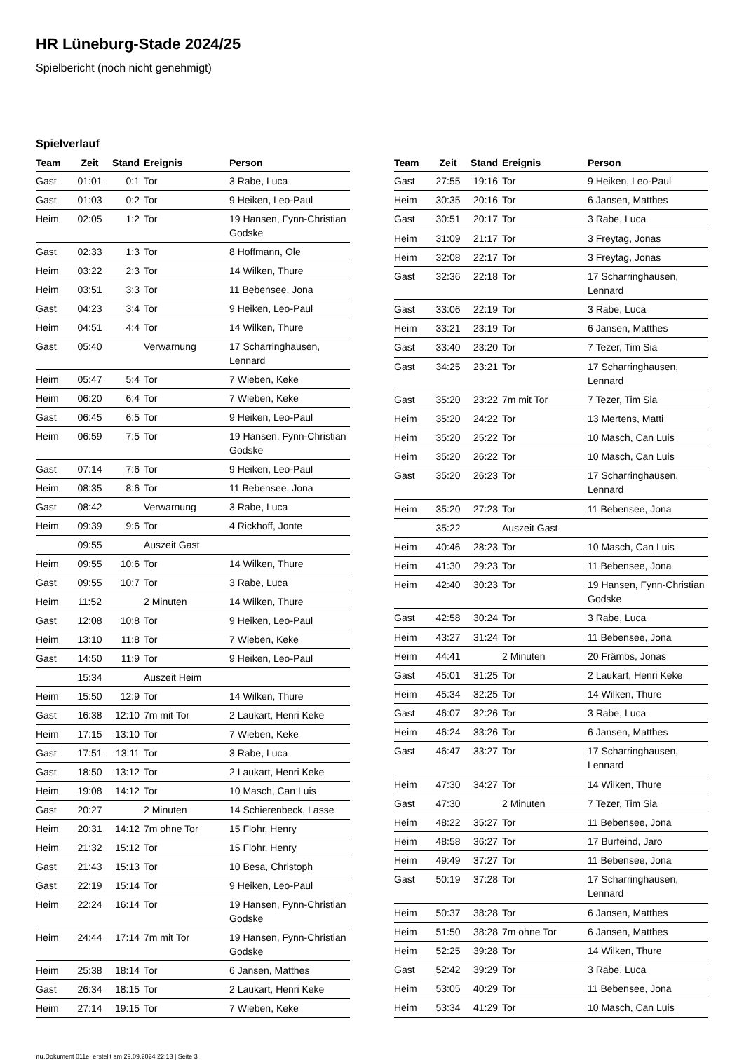HR Lüneburg-Stade 2024/25
Spielbericht (noch nicht genehmigt)
Spielverlauf
| Team | Zeit | Stand | Ereignis | Person |
| --- | --- | --- | --- | --- |
| Gast | 01:01 | 0:1 | Tor | 3 Rabe, Luca |
| Gast | 01:03 | 0:2 | Tor | 9 Heiken, Leo-Paul |
| Heim | 02:05 | 1:2 | Tor | 19 Hansen, Fynn-Christian Godske |
| Gast | 02:33 | 1:3 | Tor | 8 Hoffmann, Ole |
| Heim | 03:22 | 2:3 | Tor | 14 Wilken, Thure |
| Heim | 03:51 | 3:3 | Tor | 11 Bebensee, Jona |
| Gast | 04:23 | 3:4 | Tor | 9 Heiken, Leo-Paul |
| Heim | 04:51 | 4:4 | Tor | 14 Wilken, Thure |
| Gast | 05:40 | | Verwarnung | 17 Scharringhausen, Lennard |
| Heim | 05:47 | 5:4 | Tor | 7 Wieben, Keke |
| Heim | 06:20 | 6:4 | Tor | 7 Wieben, Keke |
| Gast | 06:45 | 6:5 | Tor | 9 Heiken, Leo-Paul |
| Heim | 06:59 | 7:5 | Tor | 19 Hansen, Fynn-Christian Godske |
| Gast | 07:14 | 7:6 | Tor | 9 Heiken, Leo-Paul |
| Heim | 08:35 | 8:6 | Tor | 11 Bebensee, Jona |
| Gast | 08:42 | | Verwarnung | 3 Rabe, Luca |
| Heim | 09:39 | 9:6 | Tor | 4 Rickhoff, Jonte |
| | 09:55 | | Auszeit Gast | |
| Heim | 09:55 | 10:6 | Tor | 14 Wilken, Thure |
| Gast | 09:55 | 10:7 | Tor | 3 Rabe, Luca |
| Heim | 11:52 | | 2 Minuten | 14 Wilken, Thure |
| Gast | 12:08 | 10:8 | Tor | 9 Heiken, Leo-Paul |
| Heim | 13:10 | 11:8 | Tor | 7 Wieben, Keke |
| Gast | 14:50 | 11:9 | Tor | 9 Heiken, Leo-Paul |
| | 15:34 | | Auszeit Heim | |
| Heim | 15:50 | 12:9 | Tor | 14 Wilken, Thure |
| Gast | 16:38 | 12:10 | 7m mit Tor | 2 Laukart, Henri Keke |
| Heim | 17:15 | 13:10 | Tor | 7 Wieben, Keke |
| Gast | 17:51 | 13:11 | Tor | 3 Rabe, Luca |
| Gast | 18:50 | 13:12 | Tor | 2 Laukart, Henri Keke |
| Heim | 19:08 | 14:12 | Tor | 10 Masch, Can Luis |
| Gast | 20:27 | | 2 Minuten | 14 Schierenbeck, Lasse |
| Heim | 20:31 | 14:12 | 7m ohne Tor | 15 Flohr, Henry |
| Heim | 21:32 | 15:12 | Tor | 15 Flohr, Henry |
| Gast | 21:43 | 15:13 | Tor | 10 Besa, Christoph |
| Gast | 22:19 | 15:14 | Tor | 9 Heiken, Leo-Paul |
| Heim | 22:24 | 16:14 | Tor | 19 Hansen, Fynn-Christian Godske |
| Heim | 24:44 | 17:14 | 7m mit Tor | 19 Hansen, Fynn-Christian Godske |
| Heim | 25:38 | 18:14 | Tor | 6 Jansen, Matthes |
| Gast | 26:34 | 18:15 | Tor | 2 Laukart, Henri Keke |
| Heim | 27:14 | 19:15 | Tor | 7 Wieben, Keke |
| Team | Zeit | Stand | Ereignis | Person |
| --- | --- | --- | --- | --- |
| Gast | 27:55 | 19:16 | Tor | 9 Heiken, Leo-Paul |
| Heim | 30:35 | 20:16 | Tor | 6 Jansen, Matthes |
| Gast | 30:51 | 20:17 | Tor | 3 Rabe, Luca |
| Heim | 31:09 | 21:17 | Tor | 3 Freytag, Jonas |
| Heim | 32:08 | 22:17 | Tor | 3 Freytag, Jonas |
| Gast | 32:36 | 22:18 | Tor | 17 Scharringhausen, Lennard |
| Gast | 33:06 | 22:19 | Tor | 3 Rabe, Luca |
| Heim | 33:21 | 23:19 | Tor | 6 Jansen, Matthes |
| Gast | 33:40 | 23:20 | Tor | 7 Tezer, Tim Sia |
| Gast | 34:25 | 23:21 | Tor | 17 Scharringhausen, Lennard |
| Gast | 35:20 | 23:22 | 7m mit Tor | 7 Tezer, Tim Sia |
| Heim | 35:20 | 24:22 | Tor | 13 Mertens, Matti |
| Heim | 35:20 | 25:22 | Tor | 10 Masch, Can Luis |
| Heim | 35:20 | 26:22 | Tor | 10 Masch, Can Luis |
| Gast | 35:20 | 26:23 | Tor | 17 Scharringhausen, Lennard |
| Heim | 35:20 | 27:23 | Tor | 11 Bebensee, Jona |
| | 35:22 | | Auszeit Gast | |
| Heim | 40:46 | 28:23 | Tor | 10 Masch, Can Luis |
| Heim | 41:30 | 29:23 | Tor | 11 Bebensee, Jona |
| Heim | 42:40 | 30:23 | Tor | 19 Hansen, Fynn-Christian Godske |
| Gast | 42:58 | 30:24 | Tor | 3 Rabe, Luca |
| Heim | 43:27 | 31:24 | Tor | 11 Bebensee, Jona |
| Heim | 44:41 | | 2 Minuten | 20 Främbs, Jonas |
| Gast | 45:01 | 31:25 | Tor | 2 Laukart, Henri Keke |
| Heim | 45:34 | 32:25 | Tor | 14 Wilken, Thure |
| Gast | 46:07 | 32:26 | Tor | 3 Rabe, Luca |
| Heim | 46:24 | 33:26 | Tor | 6 Jansen, Matthes |
| Gast | 46:47 | 33:27 | Tor | 17 Scharringhausen, Lennard |
| Heim | 47:30 | 34:27 | Tor | 14 Wilken, Thure |
| Gast | 47:30 | | 2 Minuten | 7 Tezer, Tim Sia |
| Heim | 48:22 | 35:27 | Tor | 11 Bebensee, Jona |
| Heim | 48:58 | 36:27 | Tor | 17 Burfeind, Jaro |
| Heim | 49:49 | 37:27 | Tor | 11 Bebensee, Jona |
| Gast | 50:19 | 37:28 | Tor | 17 Scharringhausen, Lennard |
| Heim | 50:37 | 38:28 | Tor | 6 Jansen, Matthes |
| Heim | 51:50 | 38:28 | 7m ohne Tor | 6 Jansen, Matthes |
| Heim | 52:25 | 39:28 | Tor | 14 Wilken, Thure |
| Gast | 52:42 | 39:29 | Tor | 3 Rabe, Luca |
| Heim | 53:05 | 40:29 | Tor | 11 Bebensee, Jona |
| Heim | 53:34 | 41:29 | Tor | 10 Masch, Can Luis |
nu.Dokument 011e, erstellt am 29.09.2024 22:13 | Seite 3